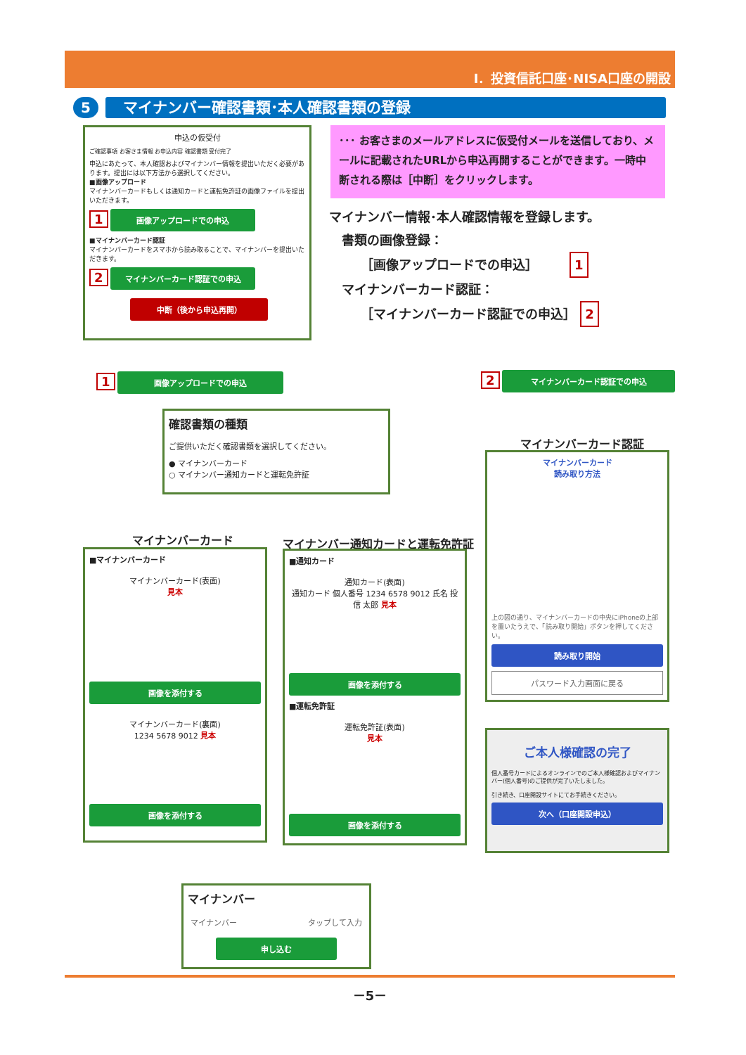Ⅰ．投資信託口座･NISA口座の開設
5
マイナンバー確認書類･本人確認書類の登録
申込の仮受付
ご確認事項 お客さま情報 お申込内容 確認書類 受付完了
申込にあたって、本人確認およびマイナンバー情報を提出いただく必要があります。提出には以下方法から選択してください。
■画像アップロード
マイナンバーカードもしくは通知カードと運転免許証の画像ファイルを提出いただきます。
1 画像アップロードでの申込
■マイナンバーカード認証
マイナンバーカードをスマホから読み取ることで、マイナンバーを提出いただきます。
2 マイナンバーカード認証での申込
中断（後から申込再開）
･･･ お客さまのメールアドレスに仮受付メールを送信しており、メールに記載されたURLから申込再開することができます。一時中断される際は［中断］をクリックします。
マイナンバー情報･本人確認情報を登録します。
　書類の画像登録：
　　　［画像アップロードでの申込］　　　1
　マイナンバーカード認証：
　　　［マイナンバーカード認証での申込］ 2
1 画像アップロードでの申込 2 マイナンバーカード認証での申込
確認書類の種類
ご提供いただく確認書類を選択してください。
● マイナンバーカード
○ マイナンバー通知カードと運転免許証
マイナンバーカード
■マイナンバーカード
マイナンバーカード(表面)
見本
画像を添付する
マイナンバーカード(裏面)
1234 5678 9012 見本
画像を添付する
マイナンバー通知カードと運転免許証
■通知カード
通知カード(表面)
通知カード 個人番号 1234 6578 9012 氏名 投信 太郎 見本
画像を添付する
■運転免許証
運転免許証(表面)
見本
画像を添付する
マイナンバーカード認証
マイナンバーカード
読み取り方法
上の図の通り、マイナンバーカードの中央にiPhoneの上部を置いたうえで、「読み取り開始」ボタンを押してください。
読み取り開始
パスワード入力画面に戻る
ご本人様確認の完了
個人番号カードによるオンラインでのご本人様確認およびマイナンバー(個人番号)のご提供が完了いたしました。
引き続き、口座開設サイトにてお手続きください。
次へ（口座開設申込）
マイナンバー
マイナンバー タップして入力
申し込む
－5－